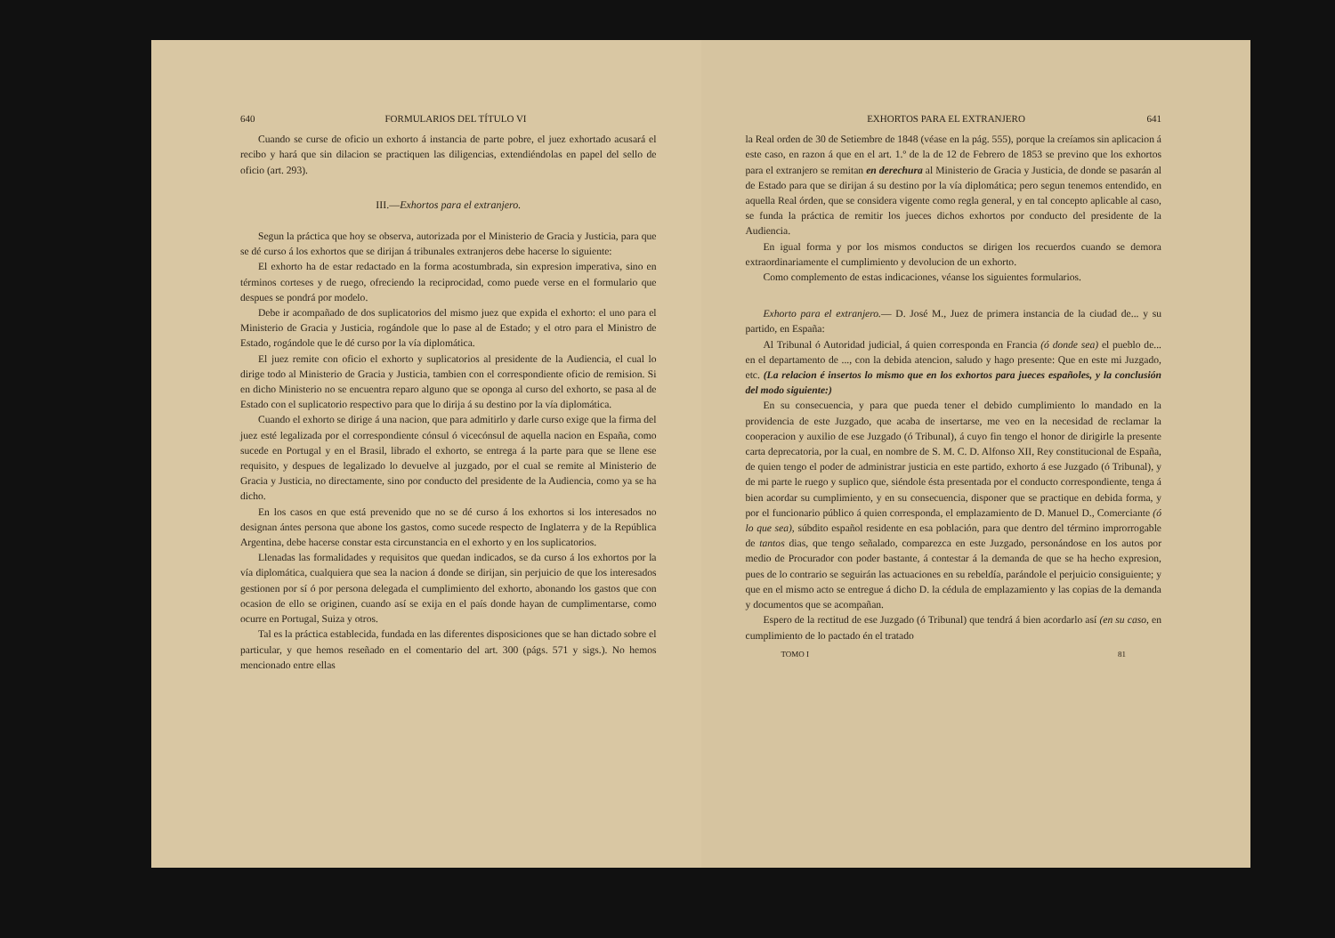640 FORMULARIOS DEL TÍTULO VI
Cuando se curse de oficio un exhorto á instancia de parte pobre, el juez exhortado acusará el recibo y hará que sin dilacion se practiquen las diligencias, extendiéndolas en papel del sello de oficio (art. 293).
III.—Exhortos para el extranjero.
Segun la práctica que hoy se observa, autorizada por el Ministerio de Gracia y Justicia, para que se dé curso á los exhortos que se dirijan á tribunales extranjeros debe hacerse lo siguiente:
El exhorto ha de estar redactado en la forma acostumbrada, sin expresion imperativa, sino en términos corteses y de ruego, ofreciendo la reciprocidad, como puede verse en el formulario que despues se pondrá por modelo.
Debe ir acompañado de dos suplicatorios del mismo juez que expida el exhorto: el uno para el Ministerio de Gracia y Justicia, rogándole que lo pase al de Estado; y el otro para el Ministro de Estado, rogándole que le dé curso por la vía diplomática.
El juez remite con oficio el exhorto y suplicatorios al presidente de la Audiencia, el cual lo dirige todo al Ministerio de Gracia y Justicia, tambien con el correspondiente oficio de remision. Si en dicho Ministerio no se encuentra reparo alguno que se oponga al curso del exhorto, se pasa al de Estado con el suplicatorio respectivo para que lo dirija á su destino por la vía diplomática.
Cuando el exhorto se dirige á una nacion, que para admitirlo y darle curso exige que la firma del juez esté legalizada por el correspondiente cónsul ó vicecónsul de aquella nacion en España, como sucede en Portugal y en el Brasil, librado el exhorto, se entrega á la parte para que se llene ese requisito, y despues de legalizado lo devuelve al juzgado, por el cual se remite al Ministerio de Gracia y Justicia, no directamente, sino por conducto del presidente de la Audiencia, como ya se ha dicho.
En los casos en que está prevenido que no se dé curso á los exhortos si los interesados no designan ántes persona que abone los gastos, como sucede respecto de Inglaterra y de la República Argentina, debe hacerse constar esta circunstancia en el exhorto y en los suplicatorios.
Llenadas las formalidades y requisitos que quedan indicados, se da curso á los exhortos por la vía diplomática, cualquiera que sea la nacion á donde se dirijan, sin perjuicio de que los interesados gestionen por sí ó por persona delegada el cumplimiento del exhorto, abonando los gastos que con ocasion de ello se originen, cuando así se exija en el país donde hayan de cumplimentarse, como ocurre en Portugal, Suiza y otros.
Tal es la práctica establecida, fundada en las diferentes disposiciones que se han dictado sobre el particular, y que hemos reseñado en el comentario del art. 300 (págs. 571 y sigs.). No hemos mencionado entre ellas
EXHORTOS PARA EL EXTRANJERO 641
la Real orden de 30 de Setiembre de 1848 (véase en la pág. 555), porque la creíamos sin aplicacion á este caso, en razon á que en el art. 1.º de la de 12 de Febrero de 1853 se previno que los exhortos para el extranjero se remitan en derechura al Ministerio de Gracia y Justicia, de donde se pasarán al de Estado para que se dirijan á su destino por la vía diplomática; pero segun tenemos entendido, en aquella Real órden, que se considera vigente como regla general, y en tal concepto aplicable al caso, se funda la práctica de remitir los jueces dichos exhortos por conducto del presidente de la Audiencia.
En igual forma y por los mismos conductos se dirigen los recuerdos cuando se demora extraordinariamente el cumplimiento y devolucion de un exhorto.
Como complemento de estas indicaciones, véanse los siguientes formularios.
Exhorto para el extranjero.— D. José M., Juez de primera instancia de la ciudad de... y su partido, en España:
Al Tribunal ó Autoridad judicial, á quien corresponda en Francia (ó donde sea) el pueblo de... en el departamento de ..., con la debida atencion, saludo y hago presente: Que en este mi Juzgado, etc. (La relacion é insertos lo mismo que en los exhortos para jueces españoles, y la conclusión del modo siguiente:)
En su consecuencia, y para que pueda tener el debido cumplimiento lo mandado en la providencia de este Juzgado, que acaba de insertarse, me veo en la necesidad de reclamar la cooperacion y auxilio de ese Juzgado (ó Tribunal), á cuyo fin tengo el honor de dirigirle la presente carta deprecatoria, por la cual, en nombre de S. M. C. D. Alfonso XII, Rey constitucional de España, de quien tengo el poder de administrar justicia en este partido, exhorto á ese Juzgado (ó Tribunal), y de mi parte le ruego y suplico que, siéndole ésta presentada por el conducto correspondiente, tenga á bien acordar su cumplimiento, y en su consecuencia, disponer que se practique en debida forma, y por el funcionario público á quien corresponda, el emplazamiento de D. Manuel D., Comerciante (ó lo que sea), súbdito español residente en esa población, para que dentro del término improrrogable de tantos dias, que tengo señalado, comparezca en este Juzgado, personándose en los autos por medio de Procurador con poder bastante, á contestar á la demanda de que se ha hecho expresion, pues de lo contrario se seguirán las actuaciones en su rebeldía, parándole el perjuicio consiguiente; y que en el mismo acto se entregue á dicho D. la cédula de emplazamiento y las copias de la demanda y documentos que se acompañan.
Espero de la rectitud de ese Juzgado (ó Tribunal) que tendrá á bien acordarlo así (en su caso, en cumplimiento de lo pactado én el tratado
TOMO I 81